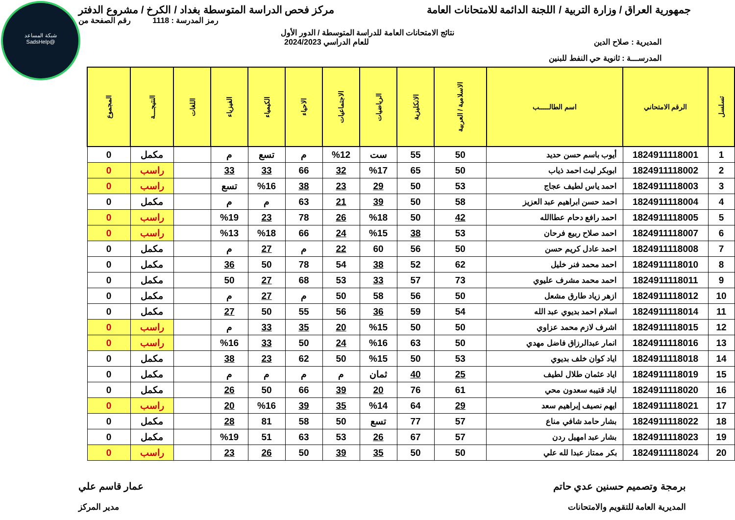شبكة المساعد
@SadsHelp
جمهورية العراق / وزارة التربية / اللجنة الدائمة للامتحانات العامة
مركز فحص الدراسة المتوسطة بغداد / الكرخ / مشروع الدفتر
رمز المدرسة : 1118 رقم الصفحة من
نتائج الامتحانات العامة للدراسة المتوسطة / الدور الأول
المديرية : صلاح الدين للعام الدراسي 2024/2023
المدرســـة : ثانوية حي النفط للبنين
| تسلسل | الرقم الامتحاني | اسم الطالـــــب | الاسلامية / العربية | الانكليزية | الرياضيات | الاجتماعيات | الاحياء | الكيمياء | الفيزياء | اللغات | النتيجـــة | المجموع |
| --- | --- | --- | --- | --- | --- | --- | --- | --- | --- | --- | --- | --- |
| 1 | 1824911118001 | أيوب باسم حسن حديد | 50 | 55 | ست | %12 | م | تسع | م | | مكمل | 0 |
| 2 | 1824911118002 | ابوبكر ليث احمد ذياب | 50 | 65 | %17 | 32 | 66 | 33 | 33 | | راسب | 0 |
| 3 | 1824911118003 | احمد ياس لطيف عجاج | 53 | 50 | 29 | 23 | 38 | %16 | تسع | | راسب | 0 |
| 4 | 1824911118004 | احمد حسن ابراهيم عبد العزيز | 58 | 50 | 39 | 21 | 63 | م | م | | مكمل | 0 |
| 5 | 1824911118005 | احمد رافع دحام عطاالله | 42 | 50 | %18 | 26 | 78 | 23 | %19 | | راسب | 0 |
| 6 | 1824911118007 | احمد صلاح ربيع فرحان | 53 | 38 | %15 | 24 | 66 | %18 | %13 | | راسب | 0 |
| 7 | 1824911118008 | احمد عادل كريم حسن | 50 | 56 | 60 | 22 | م | 27 | م | | مكمل | 0 |
| 8 | 1824911118010 | احمد محمد فنر خليل | 62 | 52 | 38 | 54 | 78 | 50 | 36 | | مكمل | 0 |
| 9 | 1824911118011 | احمد محمد مشرف عليوي | 73 | 57 | 33 | 53 | 68 | 27 | 50 | | مكمل | 0 |
| 10 | 1824911118012 | ازهر زياد طارق مشعل | 50 | 56 | 58 | 50 | م | 27 | م | | مكمل | 0 |
| 11 | 1824911118014 | اسلام احمد بديوي عبد الله | 54 | 59 | 36 | 56 | 55 | 50 | 27 | | مكمل | 0 |
| 12 | 1824911118015 | اشرف لازم محمد عزاوي | 50 | 50 | %15 | 20 | 35 | 33 | م | | راسب | 0 |
| 13 | 1824911118016 | انمار عبدالرزاق فاضل مهدي | 50 | 63 | %16 | 24 | 50 | 33 | %16 | | راسب | 0 |
| 14 | 1824911118018 | اياد كوان خلف بديوي | 53 | 50 | %15 | 50 | 62 | 23 | 38 | | مكمل | 0 |
| 15 | 1824911118019 | اياد عثمان طلال لطيف | 25 | 40 | ثمان | م | م | م | م | | مكمل | 0 |
| 16 | 1824911118020 | اياد قتيبه سعدون محي | 61 | 76 | 20 | 39 | 66 | 50 | 26 | | مكمل | 0 |
| 17 | 1824911118021 | ايهم نصيف إبراهيم سعد | 29 | 64 | %14 | 35 | 39 | %16 | 20 | | راسب | 0 |
| 18 | 1824911118022 | بشار حامد شافي مناع | 57 | 77 | تسع | 50 | 58 | 81 | 28 | | مكمل | 0 |
| 19 | 1824911118023 | بشار عبد امهيل ردن | 57 | 67 | 26 | 53 | 63 | 51 | %19 | | مكمل | 0 |
| 20 | 1824911118024 | بكر ممتاز عبدا لله علي | 50 | 50 | 35 | 39 | 50 | 26 | 23 | | راسب | 0 |
برمجة وتصميم حسنين عدي حاتم عمار قاسم علي
المديرية العامة للتقويم والامتحانات
مدير المركز